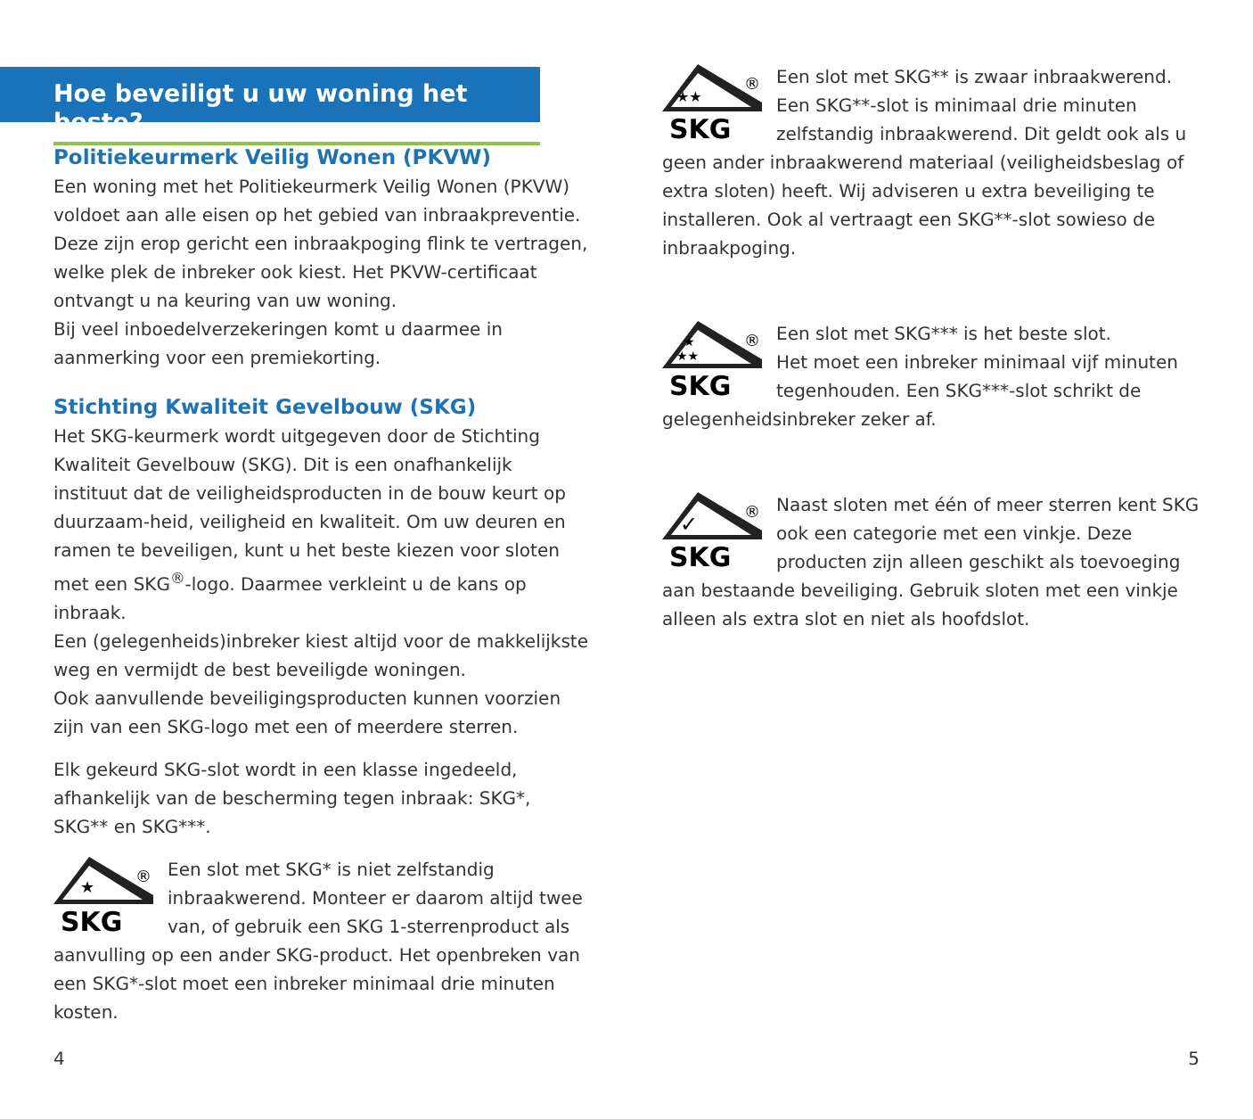Hoe beveiligt u uw woning het beste?
Politiekeurmerk Veilig Wonen (PKVW)
Een woning met het Politiekeurmerk Veilig Wonen (PKVW) voldoet aan alle eisen op het gebied van inbraakpreventie. Deze zijn erop gericht een inbraakpoging flink te vertragen, welke plek de inbreker ook kiest. Het PKVW-certificaat ontvangt u na keuring van uw woning.
Bij veel inboedelverzekeringen komt u daarmee in aanmerking voor een premiekorting.
Stichting Kwaliteit Gevelbouw (SKG)
Het SKG-keurmerk wordt uitgegeven door de Stichting Kwaliteit Gevelbouw (SKG). Dit is een onafhankelijk instituut dat de veiligheidsproducten in de bouw keurt op duurzaam-heid, veiligheid en kwaliteit. Om uw deuren en ramen te beveiligen, kunt u het beste kiezen voor sloten met een SKG<sup>®</sup>-logo. Daarmee verkleint u de kans op inbraak.
Een (gelegenheids)inbreker kiest altijd voor de makkelijkste weg en vermijdt de best beveiligde woningen.
Ook aanvullende beveiligingsproducten kunnen voorzien zijn van een SKG-logo met een of meerdere sterren.
Elk gekeurd SKG-slot wordt in een klasse ingedeeld, afhankelijk van de bescherming tegen inbraak: SKG*, SKG** en SKG***.
★
SKG
®
Een slot met SKG* is niet zelfstandig inbraakwerend. Monteer er daarom altijd twee van, of gebruik een SKG 1-sterrenproduct als aanvulling op een ander SKG-product. Het openbreken van een SKG*-slot moet een inbreker minimaal drie minuten kosten.
4
★★
SKG
®
Een slot met SKG** is zwaar inbraakwerend.
Een SKG**-slot is minimaal drie minuten zelfstandig inbraakwerend. Dit geldt ook als u geen ander inbraakwerend materiaal (veiligheidsbeslag of extra sloten) heeft. Wij adviseren u extra beveiliging te installeren. Ook al vertraagt een SKG**-slot sowieso de inbraakpoging.
★
★★
SKG
®
Een slot met SKG*** is het beste slot.
Het moet een inbreker minimaal vijf minuten tegenhouden. Een SKG***-slot schrikt de gelegenheidsinbreker zeker af.
✓
SKG
®
Naast sloten met één of meer sterren kent SKG ook een categorie met een vinkje. Deze producten zijn alleen geschikt als toevoeging aan bestaande beveiliging. Gebruik sloten met een vinkje alleen als extra slot en niet als hoofdslot.
5